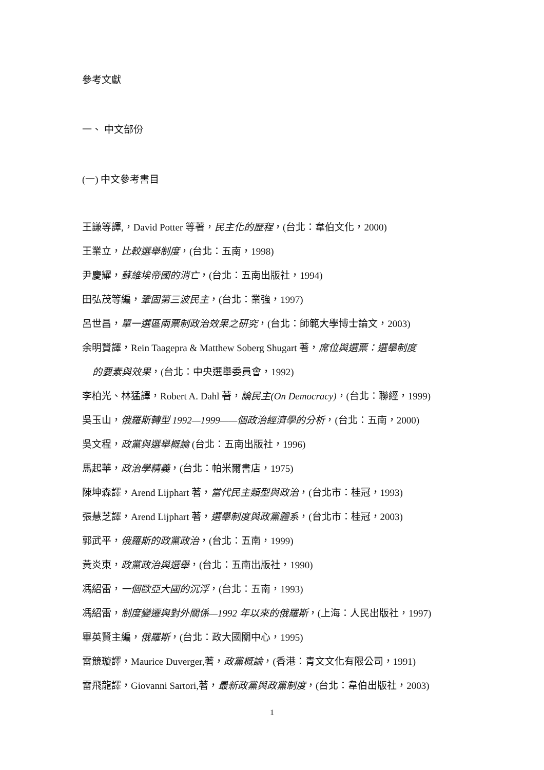參考文獻
一、 中文部份
(一) 中文參考書目
王謙等譯,，David Potter 等著，民主化的歷程，(台北：韋伯文化，2000)
王業立，比較選舉制度，(台北：五南，1998)
尹慶耀，蘇維埃帝國的消亡，(台北：五南出版社，1994)
田弘茂等編，鞏固第三波民主，(台北：業強，1997)
呂世昌，單一選區兩票制政治效果之研究，(台北：師範大學博士論文，2003)
余明賢譯，Rein Taagepra & Matthew Soberg Shugart 著，席位與選票：選舉制度
的要素與效果，(台北：中央選舉委員會，1992)
李柏光、林猛譯，Robert A. Dahl 著，論民主(On Democracy)，(台北：聯經，1999)
吳玉山，俄羅斯轉型 1992—1999——個政治經濟學的分析，(台北：五南，2000)
吳文程，政黨與選舉概論 (台北：五南出版社，1996)
馬起華，政治學精義，(台北：帕米爾書店，1975)
陳坤森譯，Arend Lijphart 著，當代民主類型與政治，(台北市：桂冠，1993)
張慧芝譯，Arend Lijphart 著，選舉制度與政黨體系，(台北市：桂冠，2003)
郭武平，俄羅斯的政黨政治，(台北：五南，1999)
黃炎東，政黨政治與選舉，(台北：五南出版社，1990)
馮紹雷，一個歐亞大國的沉浮，(台北：五南，1993)
馮紹雷，制度變遷與對外關係—1992 年以來的俄羅斯，(上海：人民出版社，1997)
畢英賢主編，俄羅斯，(台北：政大國關中心，1995)
雷競璇譯，Maurice Duverger,著，政黨概論，(香港：青文文化有限公司，1991)
雷飛龍譯，Giovanni Sartori,著，最新政黨與政黨制度，(台北：韋伯出版社，2003)
1